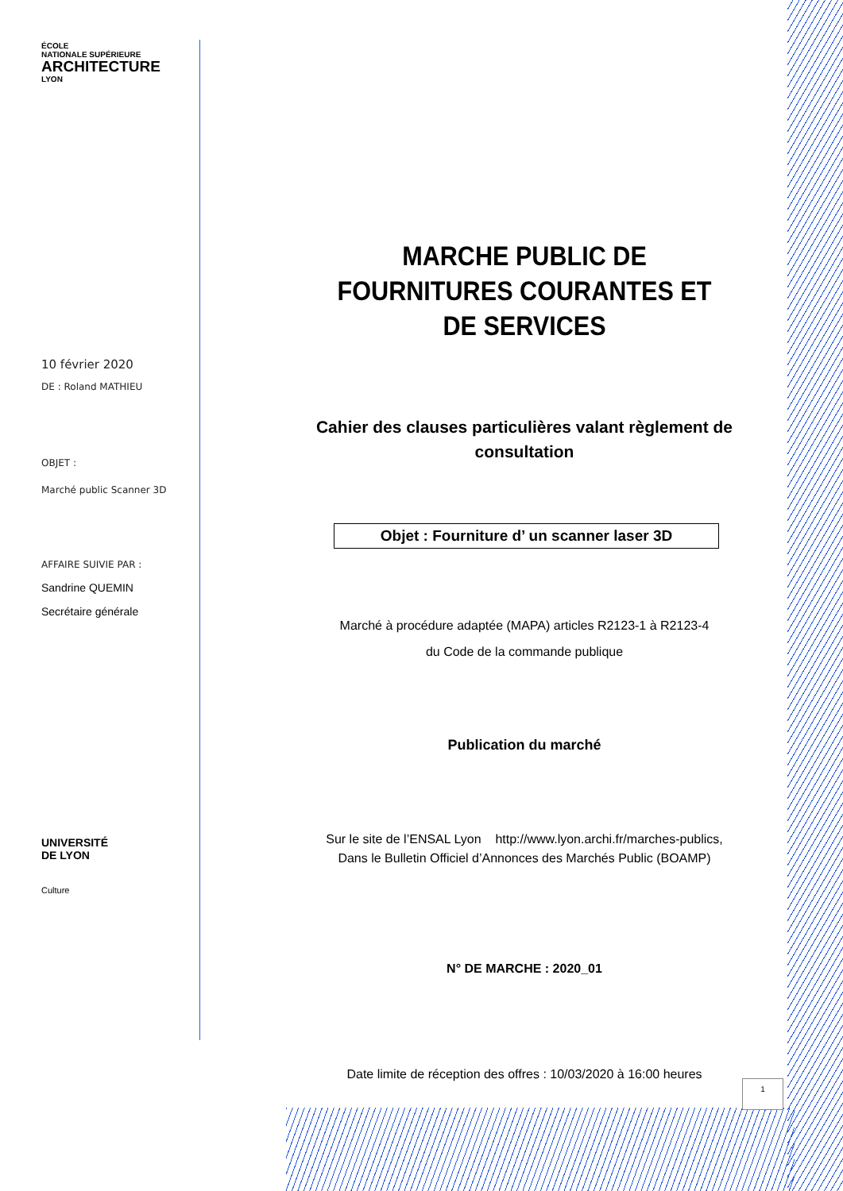ÉCOLE
NATIONALE SUPÉRIEURE
ARCHITECTURE
LYON
10 février 2020
DE : Roland MATHIEU
OBJET :
Marché public Scanner 3D
AFFAIRE SUIVIE PAR :
Sandrine QUEMIN
Secrétaire générale
UNIVERSITÉ
DE LYON
Culture
MARCHE PUBLIC DE FOURNITURES COURANTES ET DE SERVICES
Cahier des clauses particulières valant règlement de consultation
Objet : Fourniture d’ un scanner laser 3D
Marché à procédure adaptée (MAPA) articles R2123-1 à R2123-4
du Code de la commande publique
Publication du marché
Sur le site de l’ENSAL Lyon http://www.lyon.archi.fr/marches-publics,
Dans le Bulletin Officiel d’Annonces des Marchés Public (BOAMP)
N° DE MARCHE : 2020_01
Date limite de réception des offres : 10/03/2020 à 16:00 heures
1